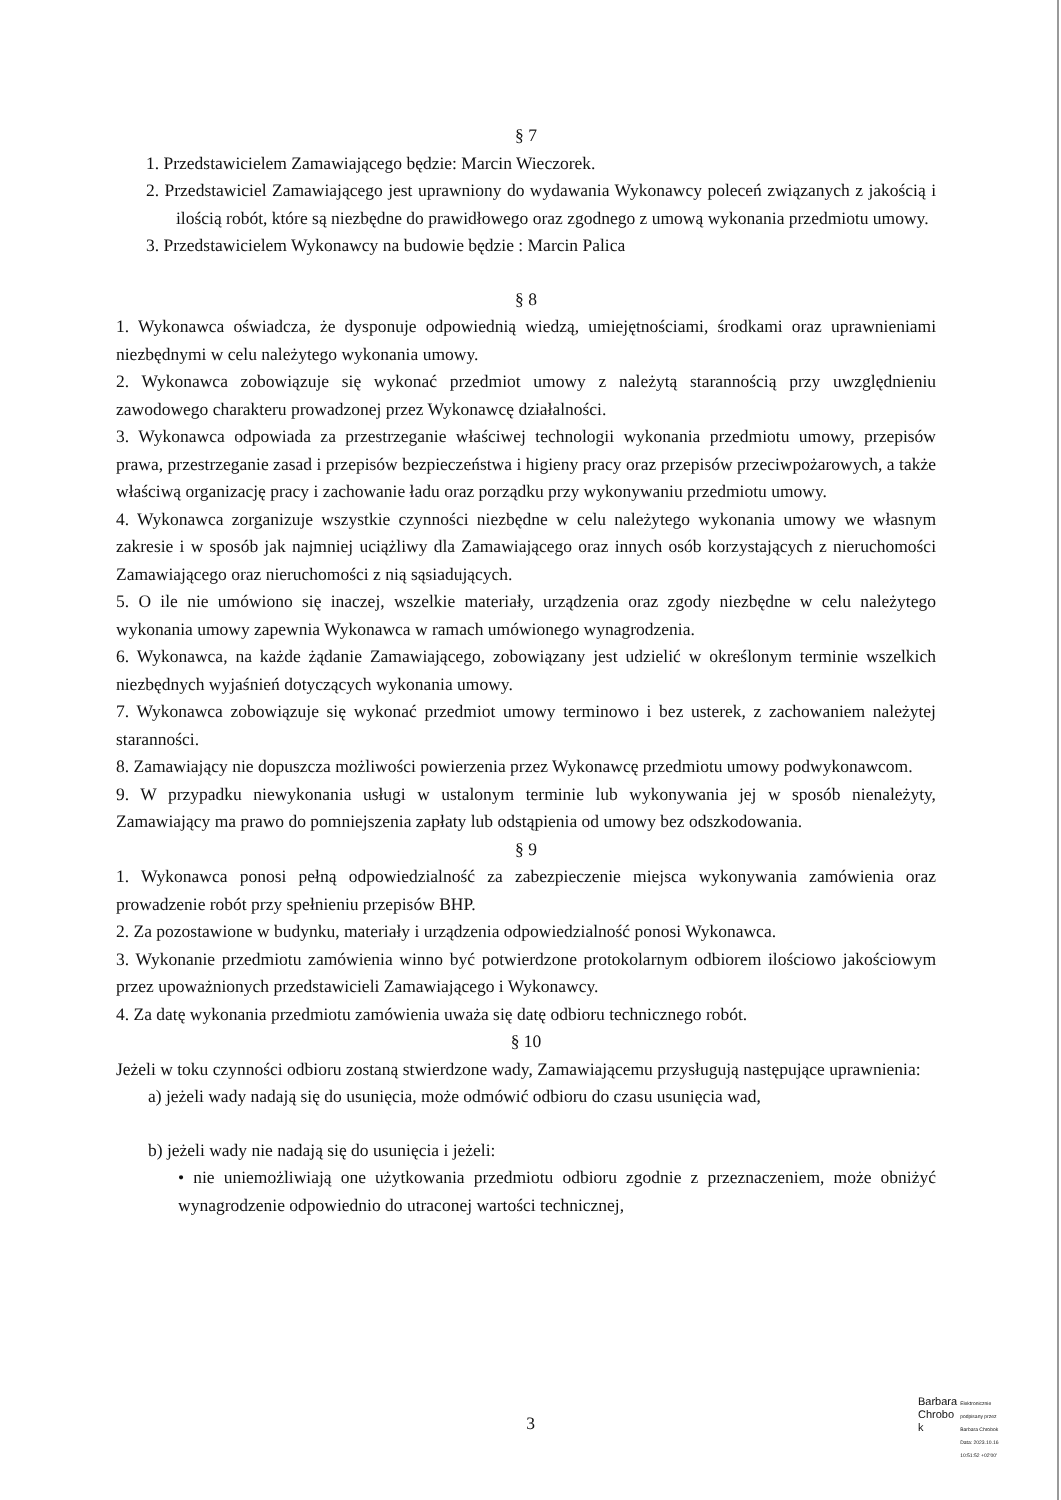§ 7
1. Przedstawicielem Zamawiającego będzie: Marcin Wieczorek.
2. Przedstawiciel Zamawiającego jest uprawniony do wydawania Wykonawcy poleceń związanych z jakością i ilością robót, które są niezbędne do prawidłowego oraz zgodnego z umową wykonania przedmiotu umowy.
3. Przedstawicielem Wykonawcy na budowie będzie : Marcin Palica
§ 8
1. Wykonawca oświadcza, że dysponuje odpowiednią wiedzą, umiejętnościami, środkami oraz uprawnieniami niezbędnymi w celu należytego wykonania umowy.
2. Wykonawca zobowiązuje się wykonać przedmiot umowy z należytą starannością przy uwzględnieniu zawodowego charakteru prowadzonej przez Wykonawcę działalności.
3. Wykonawca odpowiada za przestrzeganie właściwej technologii wykonania przedmiotu umowy, przepisów prawa, przestrzeganie zasad i przepisów bezpieczeństwa i higieny pracy oraz przepisów przeciwpożarowych, a także właściwą organizację pracy i zachowanie ładu oraz porządku przy wykonywaniu przedmiotu umowy.
4. Wykonawca zorganizuje wszystkie czynności niezbędne w celu należytego wykonania umowy we własnym zakresie i w sposób jak najmniej uciążliwy dla Zamawiającego oraz innych osób korzystających z nieruchomości Zamawiającego oraz nieruchomości z nią sąsiadujących.
5. O ile nie umówiono się inaczej, wszelkie materiały, urządzenia oraz zgody niezbędne w celu należytego wykonania umowy zapewnia Wykonawca w ramach umówionego wynagrodzenia.
6. Wykonawca, na każde żądanie Zamawiającego, zobowiązany jest udzielić w określonym terminie wszelkich niezbędnych wyjaśnień dotyczących wykonania umowy.
7. Wykonawca zobowiązuje się wykonać przedmiot umowy terminowo i bez usterek, z zachowaniem należytej staranności.
8. Zamawiający nie dopuszcza możliwości powierzenia przez Wykonawcę przedmiotu umowy podwykonawcom.
9. W przypadku niewykonania usługi w ustalonym terminie lub wykonywania jej w sposób nienależyty, Zamawiający ma prawo do pomniejszenia zapłaty lub odstąpienia od umowy bez odszkodowania.
§ 9
1. Wykonawca ponosi pełną odpowiedzialność za zabezpieczenie miejsca wykonywania zamówienia oraz prowadzenie robót przy spełnieniu przepisów BHP.
2. Za pozostawione w budynku, materiały i urządzenia odpowiedzialność ponosi Wykonawca.
3. Wykonanie przedmiotu zamówienia winno być potwierdzone protokolarnym odbiorem ilościowo jakościowym przez upoważnionych przedstawicieli Zamawiającego i Wykonawcy.
4. Za datę wykonania przedmiotu zamówienia uważa się datę odbioru technicznego robót.
§ 10
Jeżeli w toku czynności odbioru zostaną stwierdzone wady, Zamawiającemu przysługują następujące uprawnienia:
a) jeżeli wady nadają się do usunięcia, może odmówić odbioru do czasu usunięcia wad,
b) jeżeli wady nie nadają się do usunięcia i jeżeli:
• nie uniemożliwiają one użytkowania przedmiotu odbioru zgodnie z przeznaczeniem, może obniżyć wynagrodzenie odpowiednio do utraconej wartości technicznej,
3
Barbara
Chrobo
k
Elektronicznie
podpisany przez
Barbara Chrobok
Data: 2023.10.16
10:51:52 +02'00'